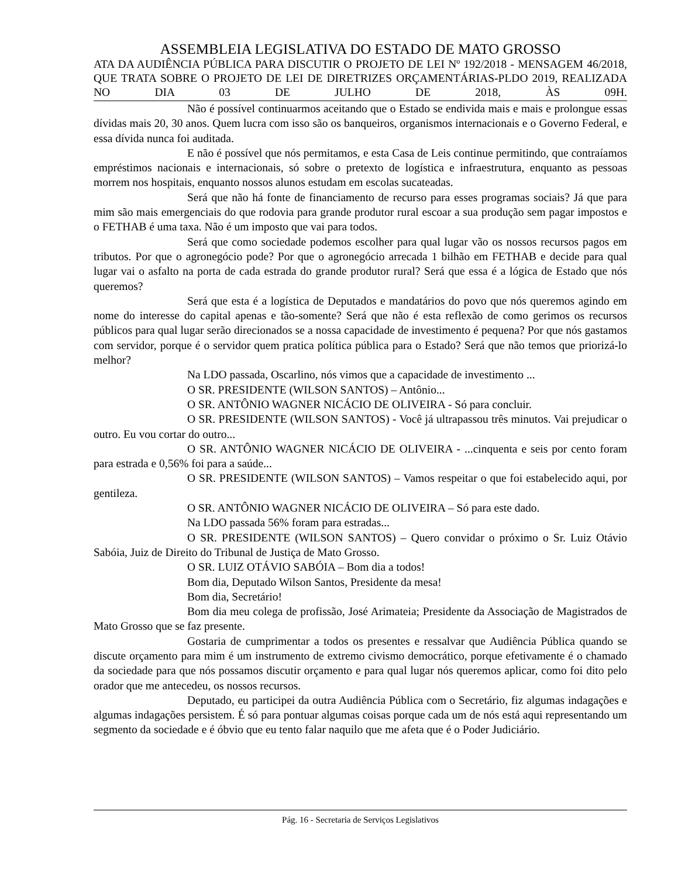ASSEMBLEIA LEGISLATIVA DO ESTADO DE MATO GROSSO
ATA DA AUDIÊNCIA PÚBLICA PARA DISCUTIR O PROJETO DE LEI Nº 192/2018 - MENSAGEM 46/2018, QUE TRATA SOBRE O PROJETO DE LEI DE DIRETRIZES ORÇAMENTÁRIAS-PLDO 2019, REALIZADA NO DIA 03 DE JULHO DE 2018, ÀS 09H.
Não é possível continuarmos aceitando que o Estado se endivida mais e mais e prolongue essas dívidas mais 20, 30 anos. Quem lucra com isso são os banqueiros, organismos internacionais e o Governo Federal, e essa dívida nunca foi auditada.
E não é possível que nós permitamos, e esta Casa de Leis continue permitindo, que contraíamos empréstimos nacionais e internacionais, só sobre o pretexto de logística e infraestrutura, enquanto as pessoas morrem nos hospitais, enquanto nossos alunos estudam em escolas sucateadas.
Será que não há fonte de financiamento de recurso para esses programas sociais? Já que para mim são mais emergenciais do que rodovia para grande produtor rural escoar a sua produção sem pagar impostos e o FETHAB é uma taxa. Não é um imposto que vai para todos.
Será que como sociedade podemos escolher para qual lugar vão os nossos recursos pagos em tributos. Por que o agronegócio pode? Por que o agronegócio arrecada 1 bilhão em FETHAB e decide para qual lugar vai o asfalto na porta de cada estrada do grande produtor rural? Será que essa é a lógica de Estado que nós queremos?
Será que esta é a logística de Deputados e mandatários do povo que nós queremos agindo em nome do interesse do capital apenas e tão-somente? Será que não é esta reflexão de como gerimos os recursos públicos para qual lugar serão direcionados se a nossa capacidade de investimento é pequena? Por que nós gastamos com servidor, porque é o servidor quem pratica política pública para o Estado? Será que não temos que priorizá-lo melhor?
Na LDO passada, Oscarlino, nós vimos que a capacidade de investimento ...
O SR. PRESIDENTE (WILSON SANTOS) – Antônio...
O SR. ANTÔNIO WAGNER NICÁCIO DE OLIVEIRA - Só para concluir.
O SR. PRESIDENTE (WILSON SANTOS) - Você já ultrapassou três minutos. Vai prejudicar o outro. Eu vou cortar do outro...
O SR. ANTÔNIO WAGNER NICÁCIO DE OLIVEIRA - ...cinquenta e seis por cento foram para estrada e 0,56% foi para a saúde...
O SR. PRESIDENTE (WILSON SANTOS) – Vamos respeitar o que foi estabelecido aqui, por gentileza.
O SR. ANTÔNIO WAGNER NICÁCIO DE OLIVEIRA – Só para este dado.
Na LDO passada 56% foram para estradas...
O SR. PRESIDENTE (WILSON SANTOS) – Quero convidar o próximo o Sr. Luiz Otávio Sabóia, Juiz de Direito do Tribunal de Justiça de Mato Grosso.
O SR. LUIZ OTÁVIO SABÓIA – Bom dia a todos!
Bom dia, Deputado Wilson Santos, Presidente da mesa!
Bom dia, Secretário!
Bom dia meu colega de profissão, José Arimateia; Presidente da Associação de Magistrados de Mato Grosso que se faz presente.
Gostaria de cumprimentar a todos os presentes e ressalvar que Audiência Pública quando se discute orçamento para mim é um instrumento de extremo civismo democrático, porque efetivamente é o chamado da sociedade para que nós possamos discutir orçamento e para qual lugar nós queremos aplicar, como foi dito pelo orador que me antecedeu, os nossos recursos.
Deputado, eu participei da outra Audiência Pública com o Secretário, fiz algumas indagações e algumas indagações persistem. É só para pontuar algumas coisas porque cada um de nós está aqui representando um segmento da sociedade e é óbvio que eu tento falar naquilo que me afeta que é o Poder Judiciário.
Pág. 16 - Secretaria de Serviços Legislativos